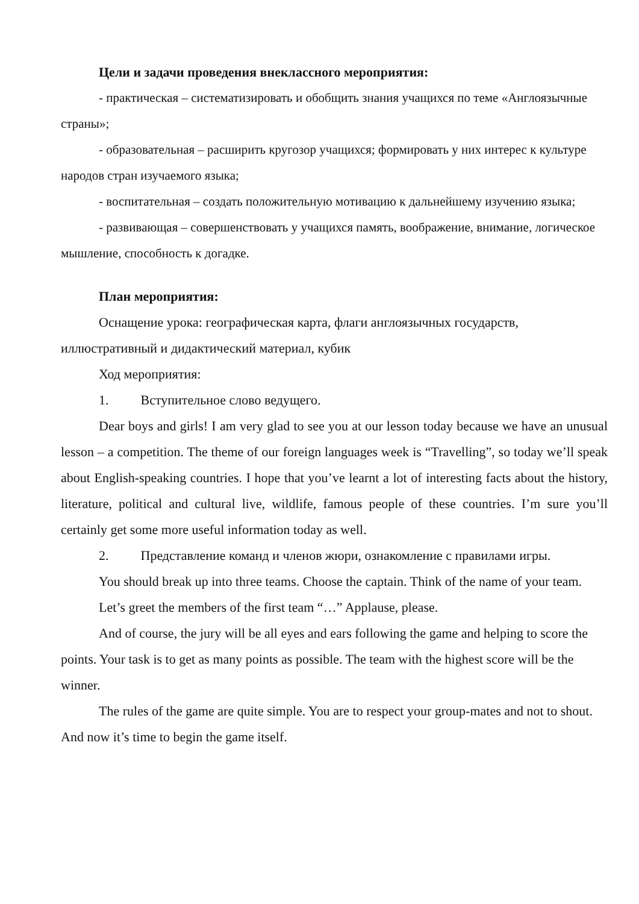Цели и задачи проведения внеклассного мероприятия:
- практическая – систематизировать и обобщить знания учащихся по теме «Англоязычные страны»;
- образовательная – расширить кругозор учащихся; формировать у них интерес к культуре народов стран изучаемого языка;
- воспитательная – создать положительную мотивацию к дальнейшему изучению языка;
- развивающая – совершенствовать у учащихся память, воображение, внимание, логическое мышление, способность к догадке.
План мероприятия:
Оснащение урока: географическая карта, флаги англоязычных государств, иллюстративный и дидактический материал, кубик
Ход мероприятия:
1. Вступительное слово ведущего.
Dear boys and girls! I am very glad to see you at our lesson today because we have an unusual lesson – a competition. The theme of our foreign languages week is “Travelling”, so today we’ll speak about English-speaking countries. I hope that you’ve learnt a lot of interesting facts about the history, literature, political and cultural live, wildlife, famous people of these countries. I’m sure you’ll certainly get some more useful information today as well.
2. Представление команд и членов жюри, ознакомление с правилами игры.
You should break up into three teams. Choose the captain. Think of the name of your team.
Let’s greet the members of the first team “…” Applause, please.
And of course, the jury will be all eyes and ears following the game and helping to score the points. Your task is to get as many points as possible. The team with the highest score will be the winner.
The rules of the game are quite simple. You are to respect your group-mates and not to shout. And now it’s time to begin the game itself.